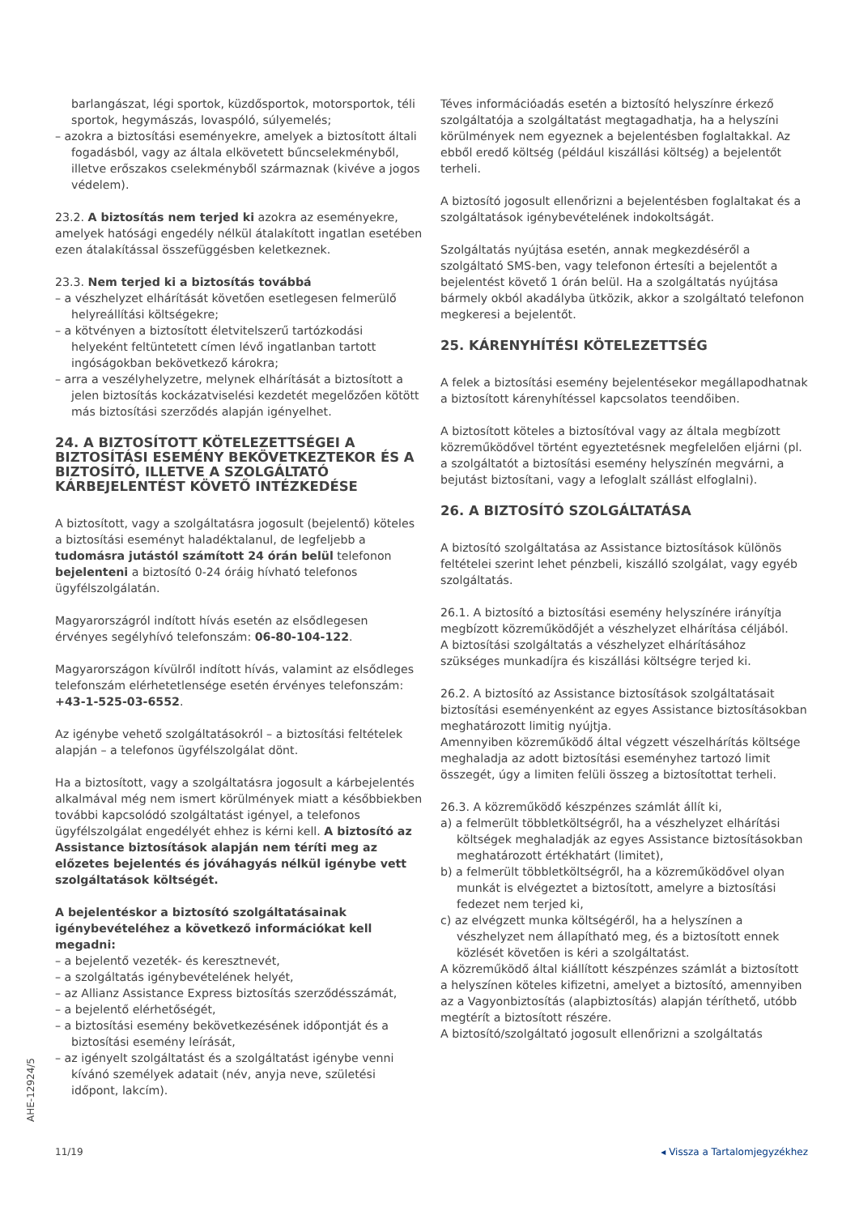barlangászat, légi sportok, küzdősportok, motorsportok, téli sportok, hegymászás, lovaspóló, súlyemelés;
– azokra a biztosítási eseményekre, amelyek a biztosított általi fogadásból, vagy az általa elkövetett bűncselekményből, illetve erőszakos cselekményből származnak (kivéve a jogos védelem).
23.2. A biztosítás nem terjed ki azokra az eseményekre, amelyek hatósági engedély nélkül átalakított ingatlan esetében ezen átalakítással összefüggésben keletkeznek.
23.3. Nem terjed ki a biztosítás továbbá
– a vészhelyzet elhárítását követően esetlegesen felmerülő helyreállítási költségekre;
– a kötvényen a biztosított életvitelszerű tartózkodási helyeként feltüntetett címen lévő ingatlanban tartott ingóságokban bekövetkező károkra;
– arra a veszélyhelyzetre, melynek elhárítását a biztosított a jelen biztosítás kockázatviselési kezdetét megelőzően kötött más biztosítási szerződés alapján igényelhet.
24. A BIZTOSÍTOTT KÖTELEZETTSÉGEI A BIZTOSÍTÁSI ESEMÉNY BEKÖVETKEZTEKOR ÉS A BIZTOSÍTÓ, ILLETVE A SZOLGÁLTATÓ KÁRBEJELENTÉST KÖVETŐ INTÉZKEDÉSE
A biztosított, vagy a szolgáltatásra jogosult (bejelentő) köteles a biztosítási eseményt haladéktalanul, de legfeljebb a tudomásra jutástól számított 24 órán belül telefonon bejelenteni a biztosító 0-24 óráig hívható telefonos ügyfélszolgálatán.
Magyarországról indított hívás esetén az elsődlegesen érvényes segélyhívó telefonszám: 06-80-104-122.
Magyarországon kívülről indított hívás, valamint az elsődleges telefonszám elérhetetlensége esetén érvényes telefonszám: +43-1-525-03-6552.
Az igénybe vehető szolgáltatásokról – a biztosítási feltételek alapján – a telefonos ügyfélszolgálat dönt.
Ha a biztosított, vagy a szolgáltatásra jogosult a kárbejelentés alkalmával még nem ismert körülmények miatt a későbbiekben további kapcsolódó szolgáltatást igényel, a telefonos ügyfélszolgálat engedélyét ehhez is kérni kell. A biztosító az Assistance biztosítások alapján nem téríti meg az előzetes bejelentés és jóváhagyás nélkül igénybe vett szolgáltatások költségét.
A bejelentéskor a biztosító szolgáltatásainak igénybevételéhez a következő információkat kell megadni:
– a bejelentő vezeték- és keresztnevét,
– a szolgáltatás igénybevételének helyét,
– az Allianz Assistance Express biztosítás szerződésszámát,
– a bejelentő elérhetőségét,
– a biztosítási esemény bekövetkezésének időpontját és a biztosítási esemény leírását,
– az igényelt szolgáltatást és a szolgáltatást igénybe venni kívánó személyek adatait (név, anyja neve, születési időpont, lakcím).
Téves információadás esetén a biztosító helyszínre érkező szolgáltatója a szolgáltatást megtagadhatja, ha a helyszíni körülmények nem egyeznek a bejelentésben foglaltakkal. Az ebből eredő költség (például kiszállási költség) a bejelentőt terheli.
A biztosító jogosult ellenőrizni a bejelentésben foglaltakat és a szolgáltatások igénybevételének indokoltságát.
Szolgáltatás nyújtása esetén, annak megkezdéséről a szolgáltató SMS-ben, vagy telefonon értesíti a bejelentőt a bejelentést követő 1 órán belül. Ha a szolgáltatás nyújtása bármely okból akadályba ütközik, akkor a szolgáltató telefonon megkeresi a bejelentőt.
25. KÁRENYHÍTÉSI KÖTELEZETTSÉG
A felek a biztosítási esemény bejelentésekor megállapodhatnak a biztosított kárenyhítéssel kapcsolatos teendőiben.
A biztosított köteles a biztosítóval vagy az általa megbízott közreműködővel történt egyeztetésnek megfelelően eljárni (pl. a szolgáltatót a biztosítási esemény helyszínén megvárni, a bejutást biztosítani, vagy a lefoglalt szállást elfoglalni).
26. A BIZTOSÍTÓ SZOLGÁLTATÁSA
A biztosító szolgáltatása az Assistance biztosítások különös feltételei szerint lehet pénzbeli, kiszálló szolgálat, vagy egyéb szolgáltatás.
26.1. A biztosító a biztosítási esemény helyszínére irányítja megbízott közreműködőjét a vészhelyzet elhárítása céljából.
A biztosítási szolgáltatás a vészhelyzet elhárításához szükséges munkadíjra és kiszállási költségre terjed ki.
26.2. A biztosító az Assistance biztosítások szolgáltatásait biztosítási eseményenként az egyes Assistance biztosításokban meghatározott limitig nyújtja.
Amennyiben közreműködő által végzett vészelhárítás költsége meghaladja az adott biztosítási eseményhez tartozó limit összegét, úgy a limiten felüli összeg a biztosítottat terheli.
26.3. A közreműködő készpénzes számlát állít ki,
a) a felmerült többletköltségről, ha a vészhelyzet elhárítási költségek meghaladják az egyes Assistance biztosításokban meghatározott értékhatárt (limitet),
b) a felmerült többletköltségről, ha a közreműködővel olyan munkát is elvégeztet a biztosított, amelyre a biztosítási fedezet nem terjed ki,
c) az elvégzett munka költségéről, ha a helyszínen a vészhelyzet nem állapítható meg, és a biztosított ennek közlését követően is kéri a szolgáltatást.
A közreműködő által kiállított készpénzes számlát a biztosított a helyszínen köteles kifizetni, amelyet a biztosító, amennyiben az a Vagyonbiztosítás (alapbiztosítás) alapján téríthető, utóbb megtérít a biztosított részére.
A biztosító/szolgáltató jogosult ellenőrizni a szolgáltatás
AHE-12924/5
11/19 ◂ Vissza a Tartalomjegyzékhez